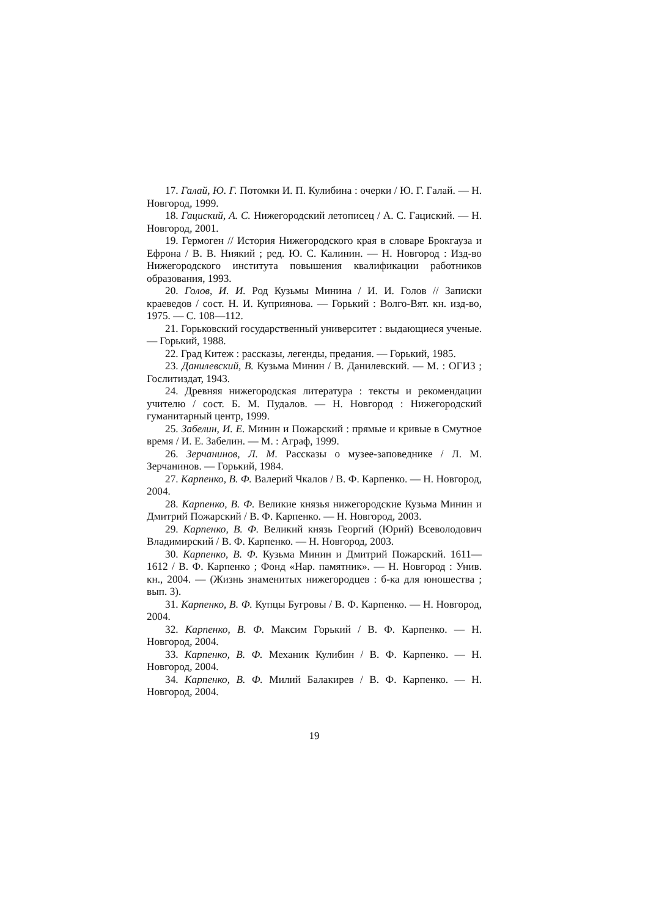17. Галай, Ю. Г. Потомки И. П. Кулибина : очерки / Ю. Г. Галай. — Н. Новгород, 1999.
18. Гациский, А. С. Нижегородский летописец / А. С. Гациский. — Н. Новгород, 2001.
19. Гермоген // История Нижегородского края в словаре Брокгауза и Ефрона / В. В. Ниякий ; ред. Ю. С. Калинин. — Н. Новгород : Изд-во Нижегородского института повышения квалификации работников образования, 1993.
20. Голов, И. И. Род Кузьмы Минина / И. И. Голов // Записки краеведов / сост. Н. И. Куприянова. — Горький : Волго-Вят. кн. изд-во, 1975. — С. 108—112.
21. Горьковский государственный университет : выдающиеся ученые. — Горький, 1988.
22. Град Китеж : рассказы, легенды, предания. — Горький, 1985.
23. Данилевский, В. Кузьма Минин / В. Данилевский. — М. : ОГИЗ ; Гослитиздат, 1943.
24. Древняя нижегородская литература : тексты и рекомендации учителю / сост. Б. М. Пудалов. — Н. Новгород : Нижегородский гуманитарный центр, 1999.
25. Забелин, И. Е. Минин и Пожарский : прямые и кривые в Смутное время / И. Е. Забелин. — М. : Аграф, 1999.
26. Зерчанинов, Л. М. Рассказы о музее-заповеднике / Л. М. Зерчанинов. — Горький, 1984.
27. Карпенко, В. Ф. Валерий Чкалов / В. Ф. Карпенко. — Н. Новгород, 2004.
28. Карпенко, В. Ф. Великие князья нижегородские Кузьма Минин и Дмитрий Пожарский / В. Ф. Карпенко. — Н. Новгород, 2003.
29. Карпенко, В. Ф. Великий князь Георгий (Юрий) Всеволодович Владимирский / В. Ф. Карпенко. — Н. Новгород, 2003.
30. Карпенко, В. Ф. Кузьма Минин и Дмитрий Пожарский. 1611—1612 / В. Ф. Карпенко ; Фонд «Нар. памятник». — Н. Новгород : Унив. кн., 2004. — (Жизнь знаменитых нижегородцев : б-ка для юношества ; вып. 3).
31. Карпенко, В. Ф. Купцы Бугровы / В. Ф. Карпенко. — Н. Новгород, 2004.
32. Карпенко, В. Ф. Максим Горький / В. Ф. Карпенко. — Н. Новгород, 2004.
33. Карпенко, В. Ф. Механик Кулибин / В. Ф. Карпенко. — Н. Новгород, 2004.
34. Карпенко, В. Ф. Милий Балакирев / В. Ф. Карпенко. — Н. Новгород, 2004.
19